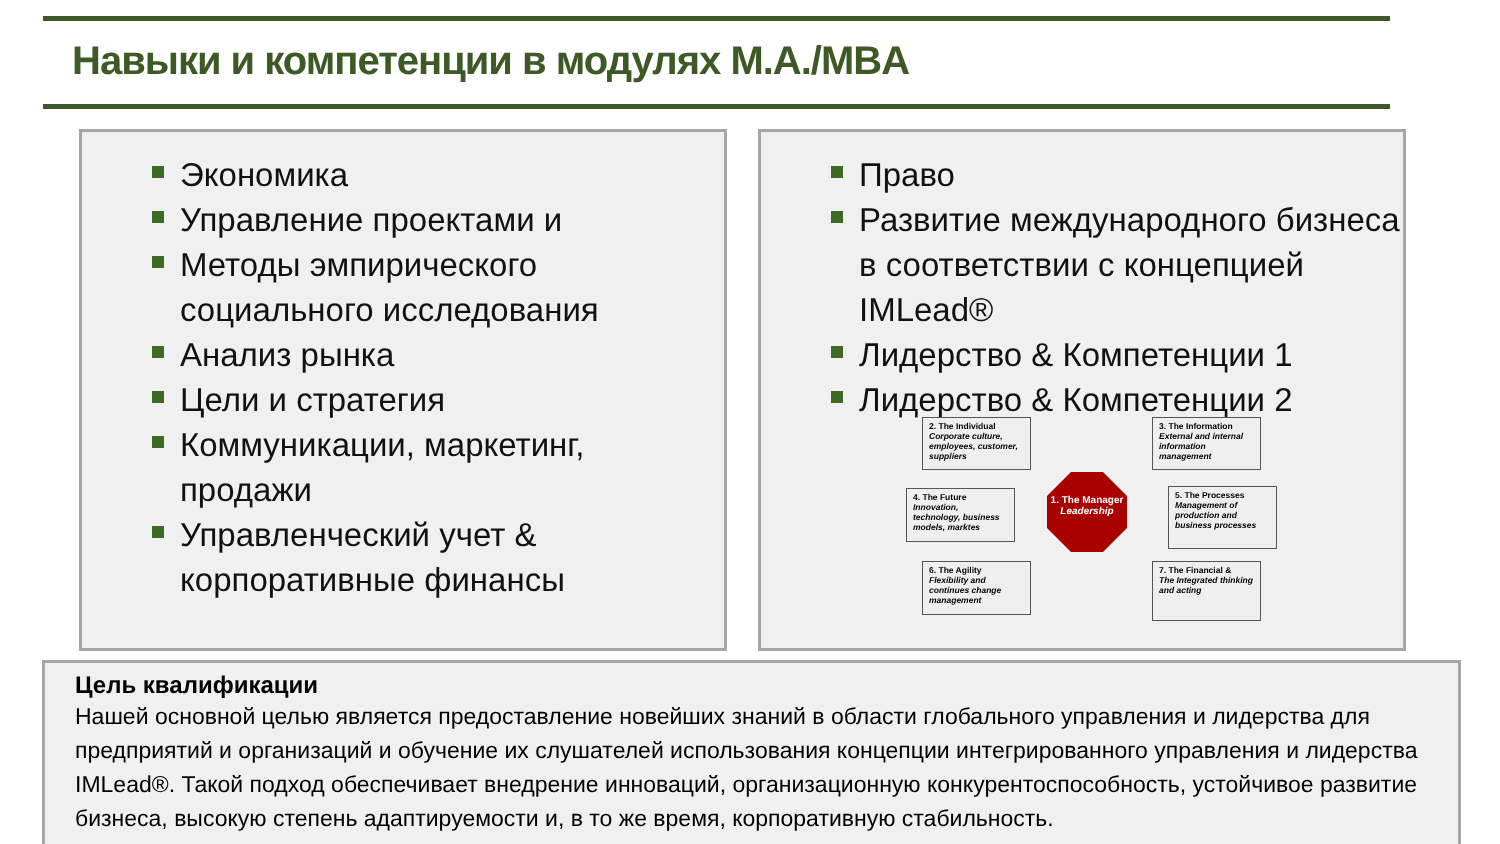Навыки и компетенции в модулях M.A./MBA
Экономика
Управление проектами и
Методы эмпирического социального исследования
Анализ рынка
Цели и стратегия
Коммуникации, маркетинг, продажи
Управленческий учет & корпоративные финансы
Право
Развитие международного бизнеса в соответствии с концепцией IMLead®
Лидерство & Компетенции 1
Лидерство & Компетенции 2
2. The Individual
Corporate culture, employees, customer, suppliers
3. The Information
External and internal information management
4. The Future
Innovation, technology, business models, marktes
1. The Manager Leadership
5. The Processes
Management of production and business processes
6. The Agility
Flexibility and continues change management
7. The Financial &
The Integrated thinking and acting
Цель квалификации
Нашей основной целью является предоставление новейших знаний в области глобального управления и лидерства для предприятий и организаций и обучение их слушателей использования концепции интегрированного управления и лидерства IMLead®. Такой подход обеспечивает внедрение инноваций, организационную конкурентоспособность, устойчивое развитие бизнеса, высокую степень адаптируемости и, в то же время, корпоративную стабильность.